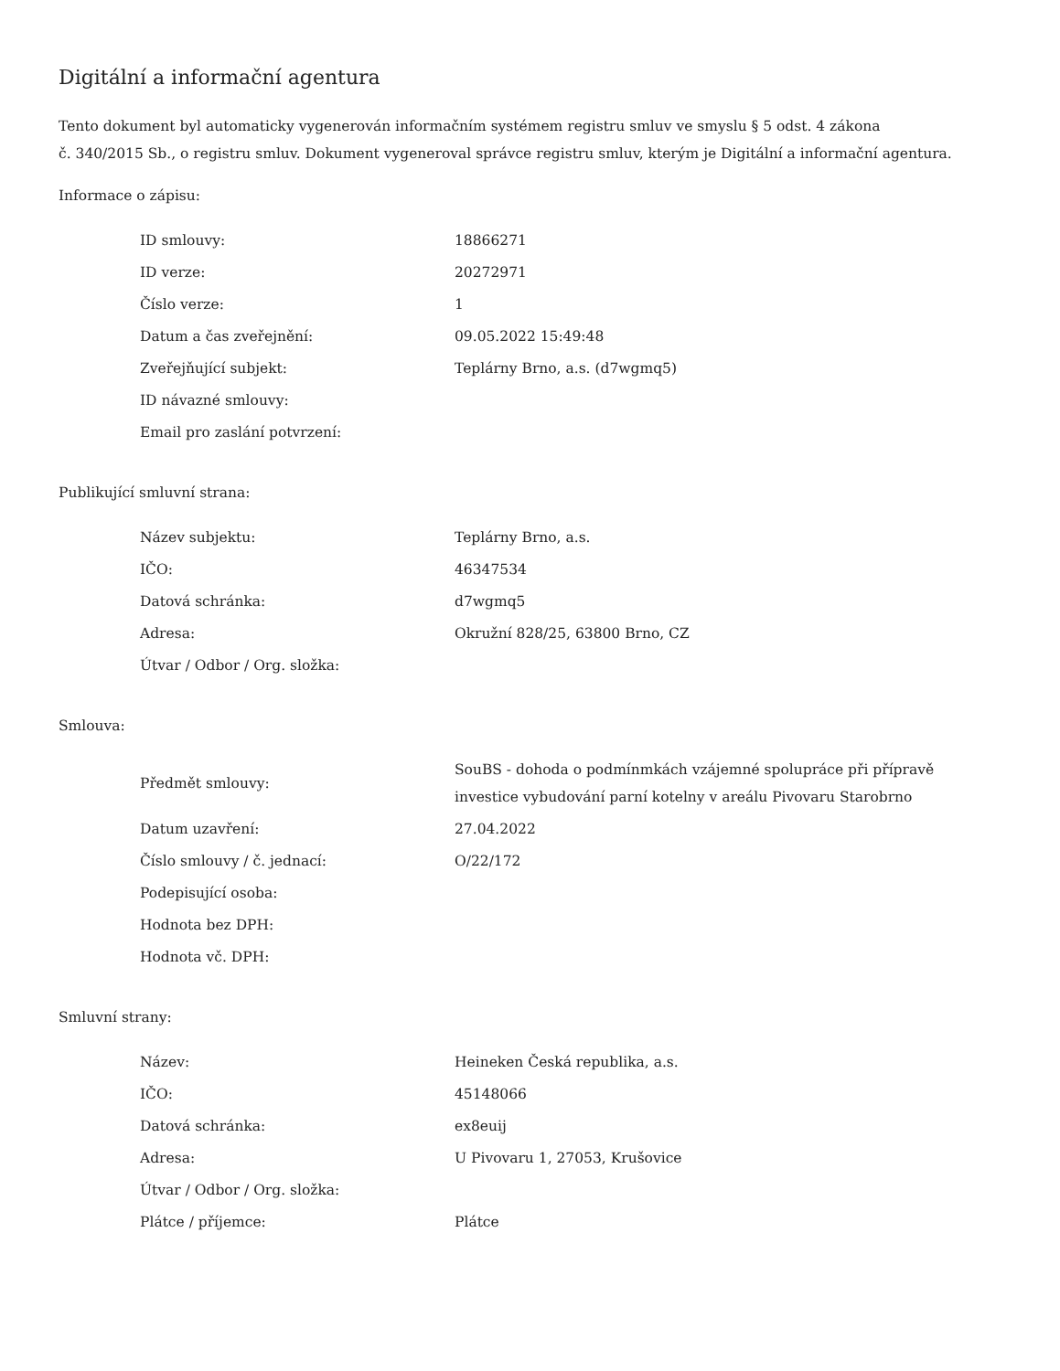Digitální a informační agentura
Tento dokument byl automaticky vygenerován informačním systémem registru smluv ve smyslu § 5 odst. 4 zákona
č. 340/2015 Sb., o registru smluv. Dokument vygeneroval správce registru smluv, kterým je Digitální a informační agentura.
Informace o zápisu:
| ID smlouvy: | 18866271 |
| ID verze: | 20272971 |
| Číslo verze: | 1 |
| Datum a čas zveřejnění: | 09.05.2022 15:49:48 |
| Zveřejňující subjekt: | Teplárny Brno, a.s. (d7wgmq5) |
| ID návazné smlouvy: | |
| Email pro zaslání potvrzení: | |
Publikující smluvní strana:
| Název subjektu: | Teplárny Brno, a.s. |
| IČO: | 46347534 |
| Datová schránka: | d7wgmq5 |
| Adresa: | Okružní 828/25, 63800 Brno, CZ |
| Útvar / Odbor / Org. složka: | |
Smlouva:
| Předmět smlouvy: | SouBS - dohoda o podmínmkách vzájemné spolupráce při přípravě investice vybudování parní kotelny v areálu Pivovaru Starobrno |
| Datum uzavření: | 27.04.2022 |
| Číslo smlouvy / č. jednací: | O/22/172 |
| Podepisující osoba: | |
| Hodnota bez DPH: | |
| Hodnota vč. DPH: | |
Smluvní strany:
| Název: | Heineken Česká republika, a.s. |
| IČO: | 45148066 |
| Datová schránka: | ex8euij |
| Adresa: | U Pivovaru 1, 27053, Krušovice |
| Útvar / Odbor / Org. složka: | |
| Plátce / příjemce: | Plátce |